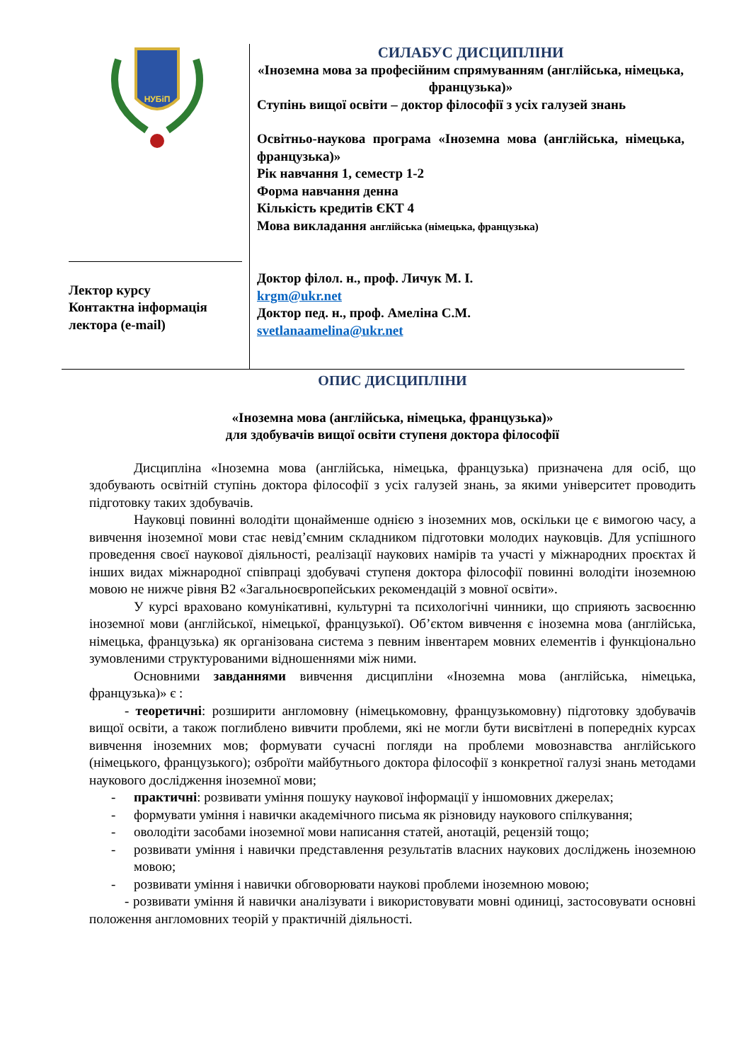| НУБіП Лектор курсу Контактна інформація лектора (e-mail) | СИЛАБУС ДИСЦИПЛІНИ «Іноземна мова за професійним спрямуванням (англійська, німецька, французька)» Ступінь вищої освіти – доктор філософії з усіх галузей знань Освітньо-наукова програма «Іноземна мова (англійська, німецька, французька)» Рік навчання 1, семестр 1-2 Форма навчання денна Кількість кредитів ЄКТ 4 Мова викладання англійська (німецька, французька) Доктор філол. н., проф. Личук М. І. krgm@ukr.net Доктор пед. н., проф. Амеліна С.М. svetlanaamelina@ukr.net |
ОПИС ДИСЦИПЛІНИ
«Іноземна мова (англійська, німецька, французька)»
для здобувачів вищої освіти ступеня доктора філософії
Дисципліна «Іноземна мова (англійська, німецька, французька) призначена для осіб, що здобувають освітній ступінь доктора філософії з усіх галузей знань, за якими університет проводить підготовку таких здобувачів.
Науковці повинні володіти щонайменше однією з іноземних мов, оскільки це є вимогою часу, а вивчення іноземної мови стає невід’ємним складником підготовки молодих науковців. Для успішного проведення своєї наукової діяльності, реалізації наукових намірів та участі у міжнародних проєктах й інших видах міжнародної співпраці здобувачі ступеня доктора філософії повинні володіти іноземною мовою не нижче рівня В2 «Загальноєвропейських рекомендацій з мовної освіти».
У курсі враховано комунікативні, культурні та психологічні чинники, що сприяють засвоєнню іноземної мови (англійської, німецької, французької). Об’єктом вивчення є іноземна мова (англійська, німецька, французька) як організована система з певним інвентарем мовних елементів і функціонально зумовленими структурованими відношеннями між ними.
Основними завданнями вивчення дисципліни «Іноземна мова (англійська, німецька, французька)» є :
- теоретичні: розширити англомовну (німецькомовну, французькомовну) підготовку здобувачів вищої освіти, а також поглиблено вивчити проблеми, які не могли бути висвітлені в попередніх курсах вивчення іноземних мов; формувати сучасні погляди на проблеми мовознавства англійського (німецького, французького); озброїти майбутнього доктора філософії з конкретної галузі знань методами наукового дослідження іноземної мови;
- практичні: розвивати уміння пошуку наукової інформації у іншомовних джерелах;
- формувати уміння і навички академічного письма як різновиду наукового спілкування;
- оволодіти засобами іноземної мови написання статей, анотацій, рецензій тощо;
- розвивати уміння і навички представлення результатів власних наукових досліджень іноземною мовою;
- розвивати уміння і навички обговорювати наукові проблеми іноземною мовою;
- розвивати уміння й навички аналізувати і використовувати мовні одиниці, застосовувати основні положення англомовних теорій у практичній діяльності.